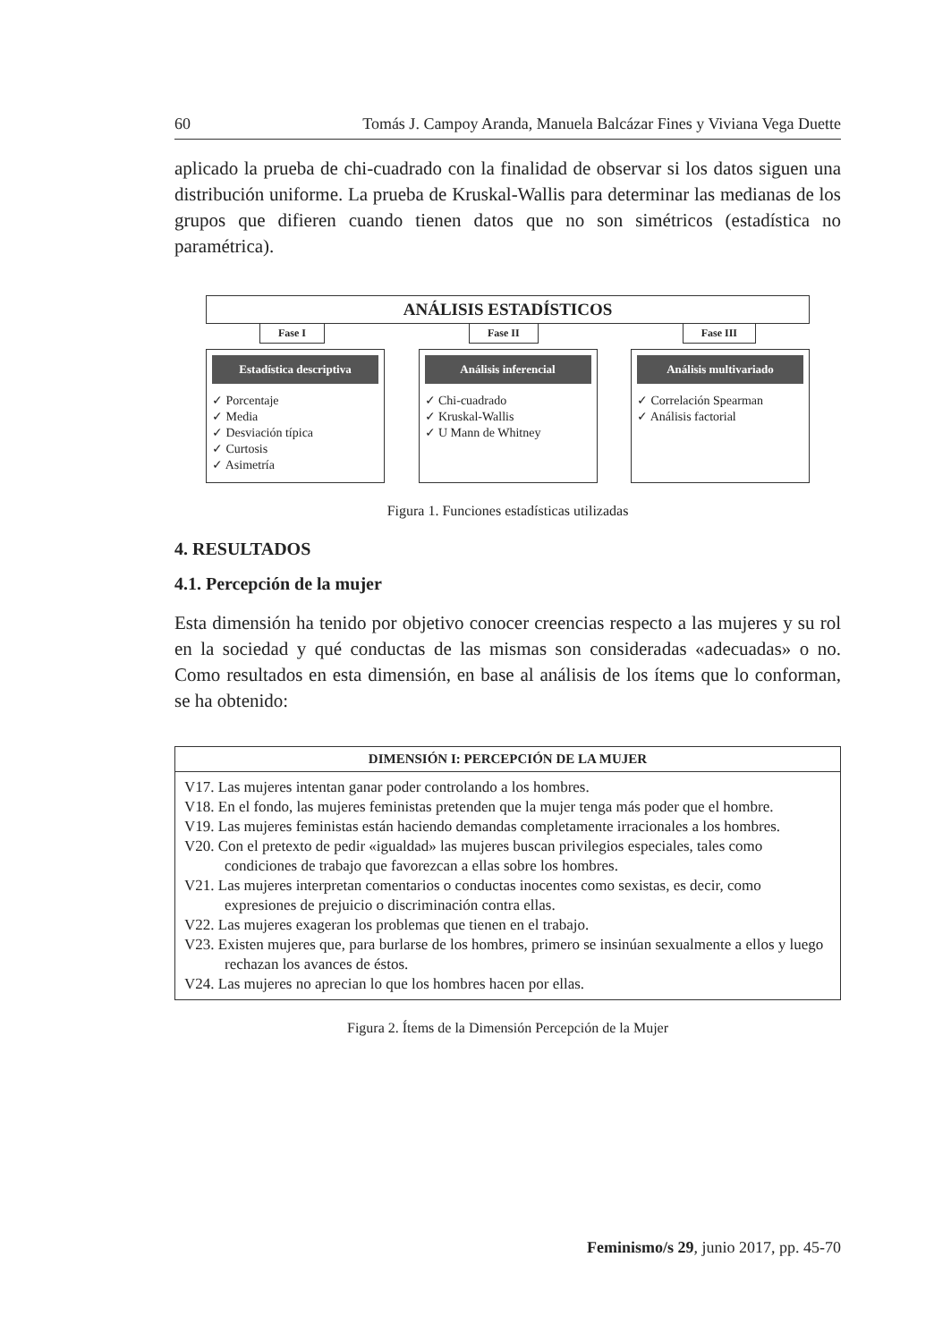60 Tomás J. Campoy Aranda, Manuela Balcázar Fines y Viviana Vega Duette
aplicado la prueba de chi-cuadrado con la finalidad de observar si los datos siguen una distribución uniforme. La prueba de Kruskal-Wallis para determinar las medianas de los grupos que difieren cuando tienen datos que no son simétricos (estadística no paramétrica).
ANÁLISIS ESTADÍSTICOS
Fase I Fase II Fase III
Estadística descriptiva
✓ Porcentaje
✓ Media
✓ Desviación típica
✓ Curtosis
✓ Asimetría
Análisis inferencial
✓ Chi-cuadrado
✓ Kruskal-Wallis
✓ U Mann de Whitney
Análisis multivariado
✓ Correlación Spearman
✓ Análisis factorial
Figura 1. Funciones estadísticas utilizadas
4. RESULTADOS
4.1. Percepción de la mujer
Esta dimensión ha tenido por objetivo conocer creencias respecto a las mujeres y su rol en la sociedad y qué conductas de las mismas son consideradas «adecuadas» o no. Como resultados en esta dimensión, en base al análisis de los ítems que lo conforman, se ha obtenido:
| DIMENSIÓN I: PERCEPCIÓN DE LA MUJER |
| --- |
| V17. Las mujeres intentan ganar poder controlando a los hombres. V18. En el fondo, las mujeres feministas pretenden que la mujer tenga más poder que el hombre. V19. Las mujeres feministas están haciendo demandas completamente irracionales a los hombres. V20. Con el pretexto de pedir «igualdad» las mujeres buscan privilegios especiales, tales como condiciones de trabajo que favorezcan a ellas sobre los hombres. V21. Las mujeres interpretan comentarios o conductas inocentes como sexistas, es decir, como expresiones de prejuicio o discriminación contra ellas. V22. Las mujeres exageran los problemas que tienen en el trabajo. V23. Existen mujeres que, para burlarse de los hombres, primero se insinúan sexualmente a ellos y luego rechazan los avances de éstos. V24. Las mujeres no aprecian lo que los hombres hacen por ellas. |
Figura 2. Ítems de la Dimensión Percepción de la Mujer
Feminismo/s 29, junio 2017, pp. 45-70